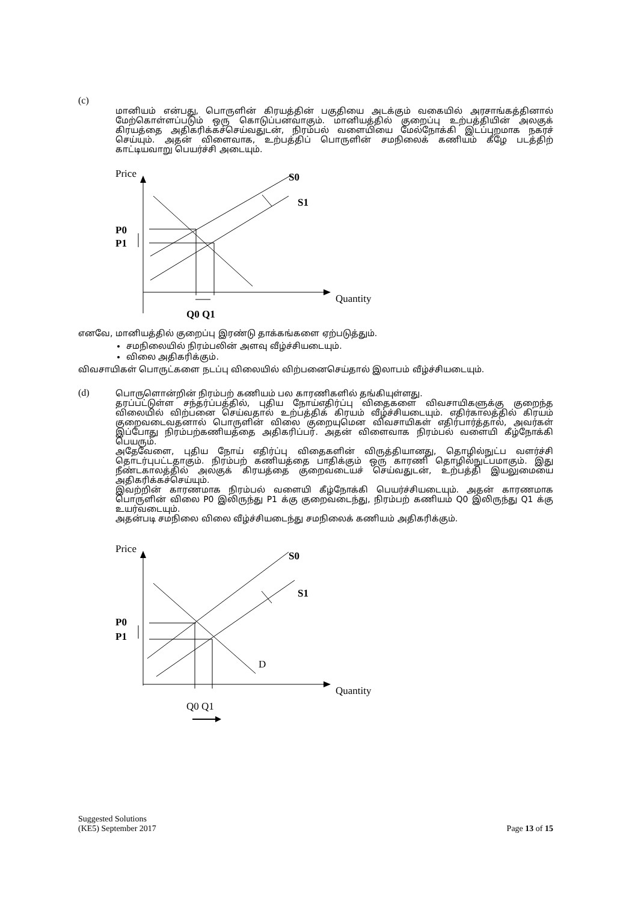(c)
மானியம் என்பது, பொருளின் கிரயத்தின் பகுதியை அடக்கும் வகையில் அரசாங்கத்தினால் மேற்கொள்ளப்படும் ஒரு கொடுப்பனவாகும். மானியத்தில் குறைப்பு உற்பத்தியின் அலகுக் கிரயத்தை அதிகரிக்கச்செய்வதுடன், நிரம்பல் வளையியை மேல்நோக்கி இடப்புறமாக நகரச் செய்யும். அதன் விளைவாக, உற்பத்திப் பொருளின் சமநிலைக் கணியம் கீழே படத்திற் காட்டியவாறு பெயர்ச்சி அடையும்.
Price
Quantity
S0
S1
P0
P1
Q0 Q1
எனவே, மானியத்தில் குறைப்பு இரண்டு தாக்கங்களை ஏற்படுத்தும்.
சமநிலையில் நிரம்பலின் அளவு வீழ்ச்சியடையும்.
விலை அதிகரிக்கும்.
விவசாயிகள் பொருட்களை நடப்பு விலையில் விற்பனைசெய்தால் இலாபம் வீழ்ச்சியடையும்.
(d)
பொருளொன்றின் நிரம்பற் கணியம் பல காரணிகளில் தங்கியுள்ளது.
தரப்பட்டுள்ள சந்தர்ப்பத்தில், புதிய நோய்எதிர்ப்பு விதைகளை விவசாயிகளுக்கு குறைந்த விலையில் விற்பனை செய்வதால் உற்பத்திக் கிரயம் வீழ்ச்சியடையும். எதிர்காலத்தில் கிரயம் குறைவடைவதனால் பொருளின் விலை குறையுமென விவசாயிகள் எதிர்பார்த்தால், அவர்கள் இப்போது நிரம்பற்கணியத்தை அதிகரிப்பர். அதன் விளைவாக நிரம்பல் வளையி கீழ்நோக்கி பெயரும்.
அதேவேளை, புதிய நோய் எதிர்ப்பு விதைகளின் விருத்தியானது, தொழில்நுட்ப வளர்ச்சி தொடர்புபட்டதாகும். நிரம்பற் கணியத்தை பாதிக்கும் ஒரு காரணி தொழில்நுட்பமாகும். இது நீண்டகாலத்தில் அலகுக் கிரயத்தை குறைவடையச் செய்வதுடன், உற்பத்தி இயலுமையை அதிகரிக்கச்செய்யும்.
இவற்றின் காரணமாக நிரம்பல் வளையி கீழ்நோக்கி பெயர்ச்சியடையும். அதன் காரணமாக பொருளின் விலை P0 இலிருந்து P1 க்கு குறைவடைந்து, நிரம்பற் கணியம் Q0 இலிருந்து Q1 க்கு உயர்வடையும்.
அதன்படி சமநிலை விலை வீழ்ச்சியடைந்து சமநிலைக் கணியம் அதிகரிக்கும்.
Price
Quantity
S0
S1
D
P0
P1
Q0 Q1
Suggested Solutions
(KE5) September 2017 Page 13 of 15